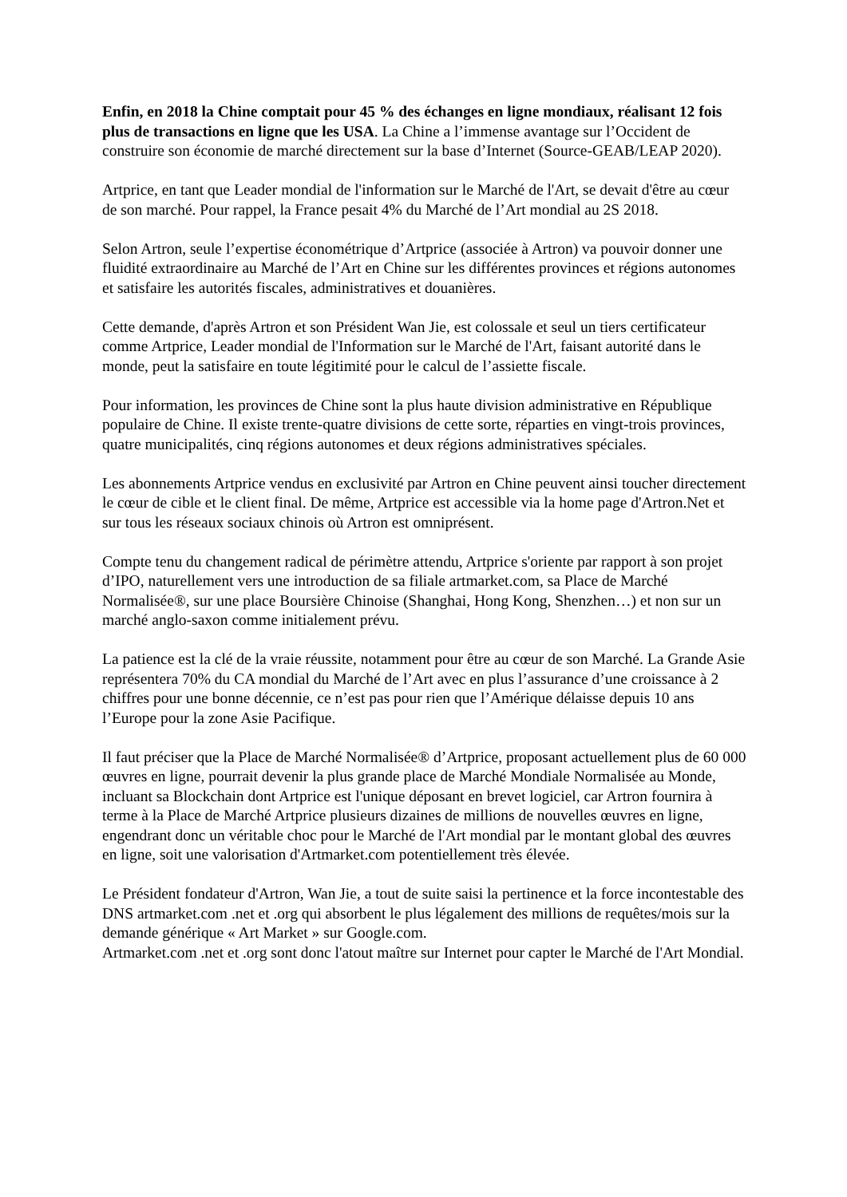Enfin, en 2018 la Chine comptait pour 45 % des échanges en ligne mondiaux, réalisant 12 fois plus de transactions en ligne que les USA. La Chine a l’immense avantage sur l’Occident de construire son économie de marché directement sur la base d’Internet (Source-GEAB/LEAP 2020).
Artprice, en tant que Leader mondial de l'information sur le Marché de l'Art, se devait d'être au cœur de son marché. Pour rappel, la France pesait 4% du Marché de l’Art mondial au 2S 2018.
Selon Artron, seule l’expertise économétrique d’Artprice (associée à Artron) va pouvoir donner une fluidité extraordinaire au Marché de l’Art en Chine sur les différentes provinces et régions autonomes et satisfaire les autorités fiscales, administratives et douanières.
Cette demande, d'après Artron et son Président Wan Jie, est colossale et seul un tiers certificateur comme Artprice, Leader mondial de l'Information sur le Marché de l'Art, faisant autorité dans le monde, peut la satisfaire en toute légitimité pour le calcul de l’assiette fiscale.
Pour information, les provinces de Chine sont la plus haute division administrative en République populaire de Chine. Il existe trente-quatre divisions de cette sorte, réparties en vingt-trois provinces, quatre municipalités, cinq régions autonomes et deux régions administratives spéciales.
Les abonnements Artprice vendus en exclusivité par Artron en Chine peuvent ainsi toucher directement le cœur de cible et le client final. De même, Artprice est accessible via la home page d'Artron.Net et sur tous les réseaux sociaux chinois où Artron est omniprésent.
Compte tenu du changement radical de périmètre attendu, Artprice s'oriente par rapport à son projet d’IPO, naturellement vers une introduction de sa filiale artmarket.com, sa Place de Marché Normalisée®, sur une place Boursière Chinoise (Shanghai, Hong Kong, Shenzhen…) et non sur un marché anglo-saxon comme initialement prévu.
La patience est la clé de la vraie réussite, notamment pour être au cœur de son Marché. La Grande Asie représentera 70% du CA mondial du Marché de l’Art avec en plus l’assurance d’une croissance à 2 chiffres pour une bonne décennie, ce n’est pas pour rien que l’Amérique délaisse depuis 10 ans l’Europe pour la zone Asie Pacifique.
Il faut préciser que la Place de Marché Normalisée® d’Artprice, proposant actuellement plus de 60 000 œuvres en ligne, pourrait devenir la plus grande place de Marché Mondiale Normalisée au Monde, incluant sa Blockchain dont Artprice est l'unique déposant en brevet logiciel, car Artron fournira à terme à la Place de Marché Artprice plusieurs dizaines de millions de nouvelles œuvres en ligne, engendrant donc un véritable choc pour le Marché de l'Art mondial par le montant global des œuvres en ligne, soit une valorisation d'Artmarket.com potentiellement très élevée.
Le Président fondateur d'Artron, Wan Jie, a tout de suite saisi la pertinence et la force incontestable des DNS artmarket.com .net et .org qui absorbent le plus légalement des millions de requêtes/mois sur la demande générique « Art Market » sur Google.com.
Artmarket.com .net et .org sont donc l'atout maître sur Internet pour capter le Marché de l'Art Mondial.